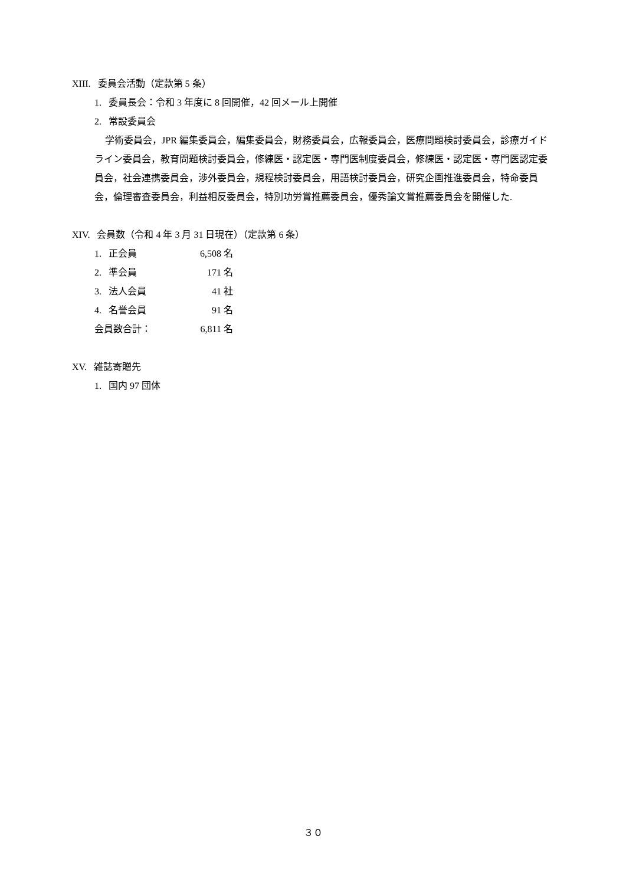XIII. 委員会活動（定款第 5 条）
1. 委員長会：令和 3 年度に 8 回開催，42 回メール上開催
2. 常設委員会
学術委員会，JPR 編集委員会，編集委員会，財務委員会，広報委員会，医療問題検討委員会，診療ガイドライン委員会，教育問題検討委員会，修練医・認定医・専門医制度委員会，修練医・認定医・専門医認定委員会，社会連携委員会，渉外委員会，規程検討委員会，用語検討委員会，研究企画推進委員会，特命委員会，倫理審査委員会，利益相反委員会，特別功労賞推薦委員会，優秀論文賞推薦委員会を開催した.
XIV. 会員数（令和 4 年 3 月 31 日現在）（定款第 6 条）
| 1. 正会員 | 6,508 | 名 |
| 2. 準会員 | 171 | 名 |
| 3. 法人会員 | 41 | 社 |
| 4. 名誉会員 | 91 | 名 |
| 会員数合計： | 6,811 | 名 |
XV. 雑誌寄贈先
1. 国内 97 団体
３０